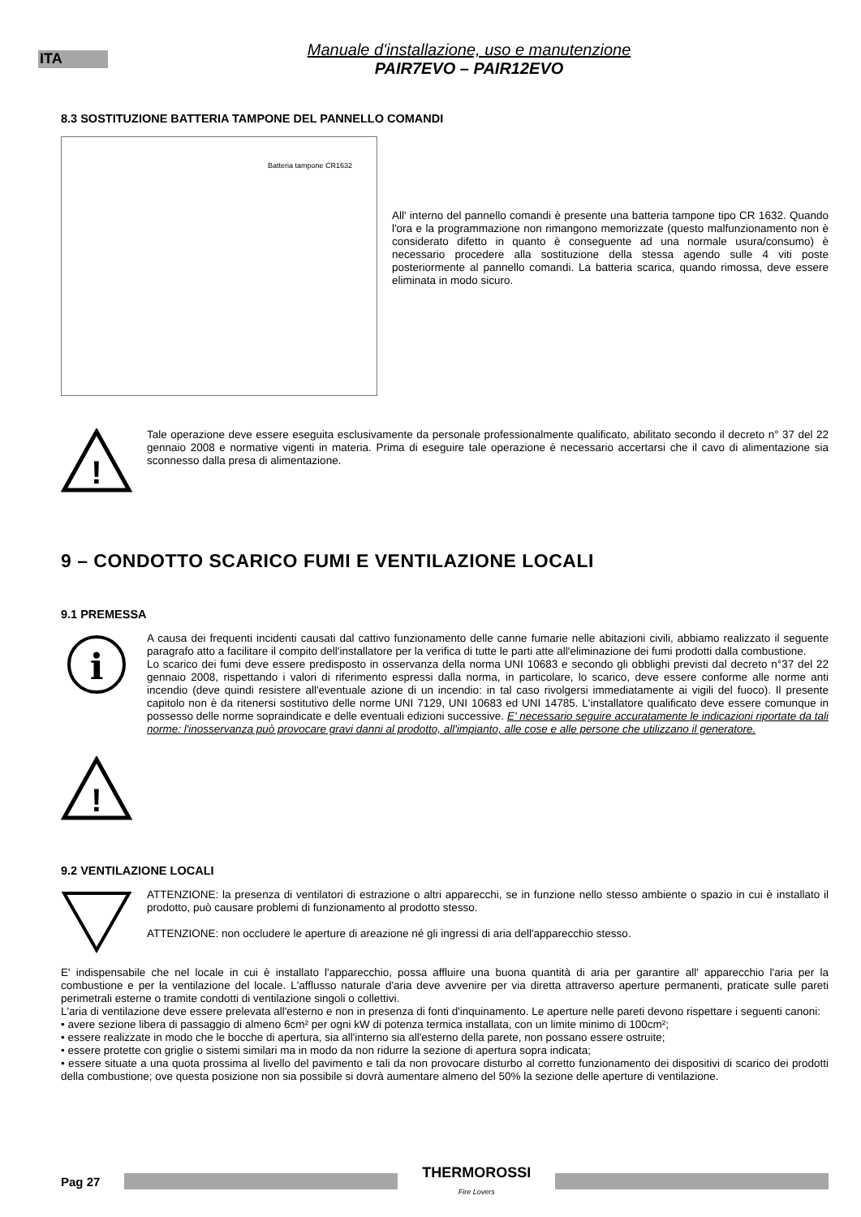ITA
Manuale d'installazione, uso e manutenzione
PAIR7EVO – PAIR12EVO
8.3 SOSTITUZIONE BATTERIA TAMPONE DEL PANNELLO COMANDI
Batteria tampone CR1632
All' interno del pannello comandi è presente una batteria tampone tipo CR 1632. Quando l'ora e la programmazione non rimangono memorizzate (questo malfunzionamento non è considerato difetto in quanto è conseguente ad una normale usura/consumo) è necessario procedere alla sostituzione della stessa agendo sulle 4 viti poste posteriormente al pannello comandi. La batteria scarica, quando rimossa, deve essere eliminata in modo sicuro.
!
Tale operazione deve essere eseguita esclusivamente da personale professionalmente qualificato, abilitato secondo il decreto n° 37 del 22 gennaio 2008 e normative vigenti in materia. Prima di eseguire tale operazione è necessario accertarsi che il cavo di alimentazione sia sconnesso dalla presa di alimentazione.
9 – CONDOTTO SCARICO FUMI E VENTILAZIONE LOCALI
9.1 PREMESSA
i
!
A causa dei frequenti incidenti causati dal cattivo funzionamento delle canne fumarie nelle abitazioni civili, abbiamo realizzato il seguente paragrafo atto a facilitare il compito dell'installatore per la verifica di tutte le parti atte all'eliminazione dei fumi prodotti dalla combustione.
Lo scarico dei fumi deve essere predisposto in osservanza della norma UNI 10683 e secondo gli obblighi previsti dal decreto n°37 del 22 gennaio 2008, rispettando i valori di riferimento espressi dalla norma, in particolare, lo scarico, deve essere conforme alle norme anti incendio (deve quindi resistere all'eventuale azione di un incendio: in tal caso rivolgersi immediatamente ai vigili del fuoco). Il presente capitolo non è da ritenersi sostitutivo delle norme UNI 7129, UNI 10683 ed UNI 14785. L'installatore qualificato deve essere comunque in possesso delle norme sopraindicate e delle eventuali edizioni successive. E' necessario seguire accuratamente le indicazioni riportate da tali norme: l'inosservanza può provocare gravi danni al prodotto, all'impianto, alle cose e alle persone che utilizzano il generatore.
9.2 VENTILAZIONE LOCALI
ATTENZIONE: la presenza di ventilatori di estrazione o altri apparecchi, se in funzione nello stesso ambiente o spazio in cui è installato il prodotto, può causare problemi di funzionamento al prodotto stesso.
ATTENZIONE: non occludere le aperture di areazione né gli ingressi di aria dell'apparecchio stesso.
E' indispensabile che nel locale in cui è installato l'apparecchio, possa affluire una buona quantità di aria per garantire all' apparecchio l'aria per la combustione e per la ventilazione del locale. L'afflusso naturale d'aria deve avvenire per via diretta attraverso aperture permanenti, praticate sulle pareti perimetrali esterne o tramite condotti di ventilazione singoli o collettivi.
L'aria di ventilazione deve essere prelevata all'esterno e non in presenza di fonti d'inquinamento. Le aperture nelle pareti devono rispettare i seguenti canoni:
• avere sezione libera di passaggio di almeno 6cm² per ogni kW di potenza termica installata, con un limite minimo di 100cm²;
• essere realizzate in modo che le bocche di apertura, sia all'interno sia all'esterno della parete, non possano essere ostruite;
• essere protette con griglie o sistemi similari ma in modo da non ridurre la sezione di apertura sopra indicata;
• essere situate a una quota prossima al livello del pavimento e tali da non provocare disturbo al corretto funzionamento dei dispositivi di scarico dei prodotti della combustione; ove questa posizione non sia possibile si dovrà aumentare almeno del 50% la sezione delle aperture di ventilazione.
Pag 27
THERMOROSSI
Fire Lovers